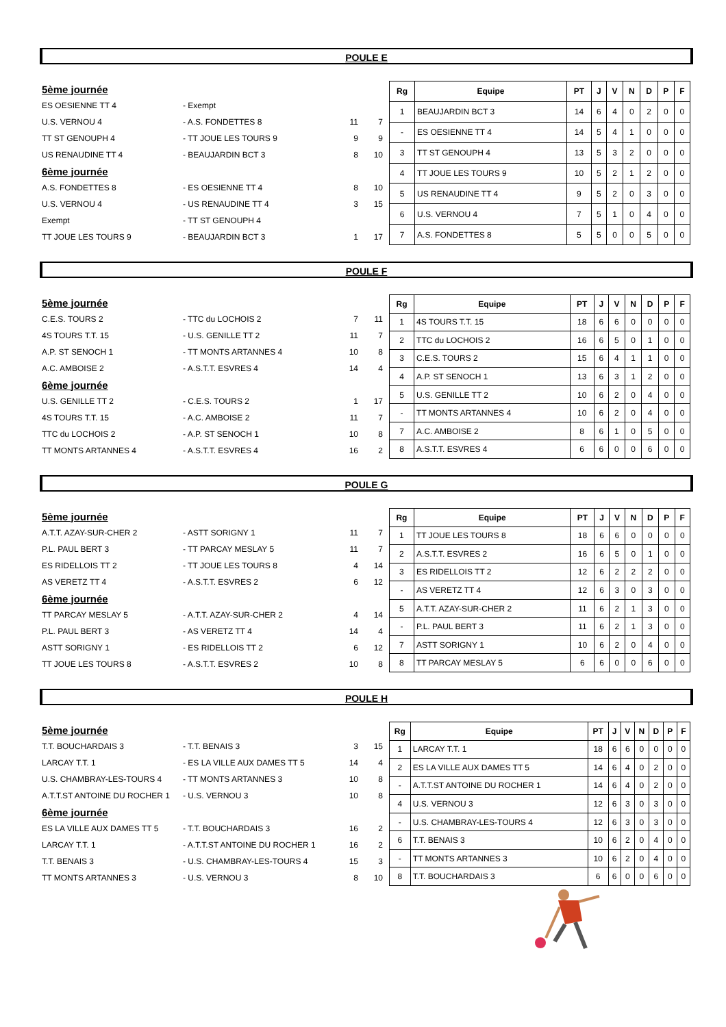POULE E
| 5ème journée | | | |
| ES OESIENNE TT 4 | - Exempt | | |
| U.S. VERNOU 4 | - A.S. FONDETTES 8 | 11 | 7 |
| TT ST GENOUPH 4 | - TT JOUE LES TOURS 9 | 9 | 9 |
| US RENAUDINE TT 4 | - BEAUJARDIN BCT 3 | 8 | 10 |
| 6ème journée | | | |
| A.S. FONDETTES 8 | - ES OESIENNE TT 4 | 8 | 10 |
| U.S. VERNOU 4 | - US RENAUDINE TT 4 | 3 | 15 |
| Exempt | - TT ST GENOUPH 4 | | |
| TT JOUE LES TOURS 9 | - BEAUJARDIN BCT 3 | 1 | 17 |
| Rg | Equipe | PT | J | V | N | D | P | F |
| --- | --- | --- | --- | --- | --- | --- | --- | --- |
| 1 | BEAUJARDIN BCT 3 | 14 | 6 | 4 | 0 | 2 | 0 | 0 |
| - | ES OESIENNE TT 4 | 14 | 5 | 4 | 1 | 0 | 0 | 0 |
| 3 | TT ST GENOUPH 4 | 13 | 5 | 3 | 2 | 0 | 0 | 0 |
| 4 | TT JOUE LES TOURS 9 | 10 | 5 | 2 | 1 | 2 | 0 | 0 |
| 5 | US RENAUDINE TT 4 | 9 | 5 | 2 | 0 | 3 | 0 | 0 |
| 6 | U.S. VERNOU 4 | 7 | 5 | 1 | 0 | 4 | 0 | 0 |
| 7 | A.S. FONDETTES 8 | 5 | 5 | 0 | 0 | 5 | 0 | 0 |
POULE F
| 5ème journée | | | |
| C.E.S. TOURS 2 | - TTC du LOCHOIS 2 | 7 | 11 |
| 4S TOURS T.T. 15 | - U.S. GENILLE TT 2 | 11 | 7 |
| A.P. ST SENOCH 1 | - TT MONTS ARTANNES 4 | 10 | 8 |
| A.C. AMBOISE 2 | - A.S.T.T. ESVRES 4 | 14 | 4 |
| 6ème journée | | | |
| U.S. GENILLE TT 2 | - C.E.S. TOURS 2 | 1 | 17 |
| 4S TOURS T.T. 15 | - A.C. AMBOISE 2 | 11 | 7 |
| TTC du LOCHOIS 2 | - A.P. ST SENOCH 1 | 10 | 8 |
| TT MONTS ARTANNES 4 | - A.S.T.T. ESVRES 4 | 16 | 2 |
| Rg | Equipe | PT | J | V | N | D | P | F |
| --- | --- | --- | --- | --- | --- | --- | --- | --- |
| 1 | 4S TOURS T.T. 15 | 18 | 6 | 6 | 0 | 0 | 0 | 0 |
| 2 | TTC du LOCHOIS 2 | 16 | 6 | 5 | 0 | 1 | 0 | 0 |
| 3 | C.E.S. TOURS 2 | 15 | 6 | 4 | 1 | 1 | 0 | 0 |
| 4 | A.P. ST SENOCH 1 | 13 | 6 | 3 | 1 | 2 | 0 | 0 |
| 5 | U.S. GENILLE TT 2 | 10 | 6 | 2 | 0 | 4 | 0 | 0 |
| - | TT MONTS ARTANNES 4 | 10 | 6 | 2 | 0 | 4 | 0 | 0 |
| 7 | A.C. AMBOISE 2 | 8 | 6 | 1 | 0 | 5 | 0 | 0 |
| 8 | A.S.T.T. ESVRES 4 | 6 | 6 | 0 | 0 | 6 | 0 | 0 |
POULE G
| 5ème journée | | | |
| A.T.T. AZAY-SUR-CHER 2 | - ASTT SORIGNY 1 | 11 | 7 |
| P.L. PAUL BERT 3 | - TT PARCAY MESLAY 5 | 11 | 7 |
| ES RIDELLOIS TT 2 | - TT JOUE LES TOURS 8 | 4 | 14 |
| AS VERETZ TT 4 | - A.S.T.T. ESVRES 2 | 6 | 12 |
| 6ème journée | | | |
| TT PARCAY MESLAY 5 | - A.T.T. AZAY-SUR-CHER 2 | 4 | 14 |
| P.L. PAUL BERT 3 | - AS VERETZ TT 4 | 14 | 4 |
| ASTT SORIGNY 1 | - ES RIDELLOIS TT 2 | 6 | 12 |
| TT JOUE LES TOURS 8 | - A.S.T.T. ESVRES 2 | 10 | 8 |
| Rg | Equipe | PT | J | V | N | D | P | F |
| --- | --- | --- | --- | --- | --- | --- | --- | --- |
| 1 | TT JOUE LES TOURS 8 | 18 | 6 | 6 | 0 | 0 | 0 | 0 |
| 2 | A.S.T.T. ESVRES 2 | 16 | 6 | 5 | 0 | 1 | 0 | 0 |
| 3 | ES RIDELLOIS TT 2 | 12 | 6 | 2 | 2 | 2 | 0 | 0 |
| - | AS VERETZ TT 4 | 12 | 6 | 3 | 0 | 3 | 0 | 0 |
| 5 | A.T.T. AZAY-SUR-CHER 2 | 11 | 6 | 2 | 1 | 3 | 0 | 0 |
| - | P.L. PAUL BERT 3 | 11 | 6 | 2 | 1 | 3 | 0 | 0 |
| 7 | ASTT SORIGNY 1 | 10 | 6 | 2 | 0 | 4 | 0 | 0 |
| 8 | TT PARCAY MESLAY 5 | 6 | 6 | 0 | 0 | 6 | 0 | 0 |
POULE H
| 5ème journée | | | |
| T.T. BOUCHARDAIS 3 | - T.T. BENAIS 3 | 3 | 15 |
| LARCAY T.T. 1 | - ES LA VILLE AUX DAMES TT 5 | 14 | 4 |
| U.S. CHAMBRAY-LES-TOURS 4 | - TT MONTS ARTANNES 3 | 10 | 8 |
| A.T.T.ST ANTOINE DU ROCHER 1 | - U.S. VERNOU 3 | 10 | 8 |
| 6ème journée | | | |
| ES LA VILLE AUX DAMES TT 5 | - T.T. BOUCHARDAIS 3 | 16 | 2 |
| LARCAY T.T. 1 | - A.T.T.ST ANTOINE DU ROCHER 1 | 16 | 2 |
| T.T. BENAIS 3 | - U.S. CHAMBRAY-LES-TOURS 4 | 15 | 3 |
| TT MONTS ARTANNES 3 | - U.S. VERNOU 3 | 8 | 10 |
| Rg | Equipe | PT | J | V | N | D | P | F |
| --- | --- | --- | --- | --- | --- | --- | --- | --- |
| 1 | LARCAY T.T. 1 | 18 | 6 | 6 | 0 | 0 | 0 | 0 |
| 2 | ES LA VILLE AUX DAMES TT 5 | 14 | 6 | 4 | 0 | 2 | 0 | 0 |
| - | A.T.T.ST ANTOINE DU ROCHER 1 | 14 | 6 | 4 | 0 | 2 | 0 | 0 |
| 4 | U.S. VERNOU 3 | 12 | 6 | 3 | 0 | 3 | 0 | 0 |
| - | U.S. CHAMBRAY-LES-TOURS 4 | 12 | 6 | 3 | 0 | 3 | 0 | 0 |
| 6 | T.T. BENAIS 3 | 10 | 6 | 2 | 0 | 4 | 0 | 0 |
| - | TT MONTS ARTANNES 3 | 10 | 6 | 2 | 0 | 4 | 0 | 0 |
| 8 | T.T. BOUCHARDAIS 3 | 6 | 6 | 0 | 0 | 6 | 0 | 0 |